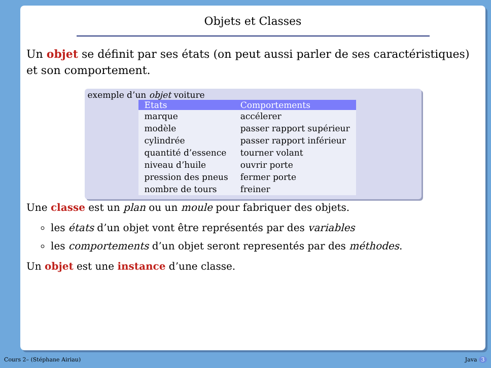Objets et Classes
Un objet se définit par ses états (on peut aussi parler de ses caractéristiques) et son comportement.
exemple d’un objet voiture
| Etats | Comportements |
| --- | --- |
| marque | accélerer |
| modèle | passer rapport supérieur |
| cylindrée | passer rapport inférieur |
| quantité d’essence | tourner volant |
| niveau d’huile | ouvrir porte |
| pression des pneus | fermer porte |
| nombre de tours | freiner |
Une classe est un plan ou un moule pour fabriquer des objets.
les états d’un objet vont être représentés par des variables
les comportements d’un objet seront representés par des méthodes.
Un objet est une instance d’une classe.
Cours 2– (Stéphane Airiau) Java 3